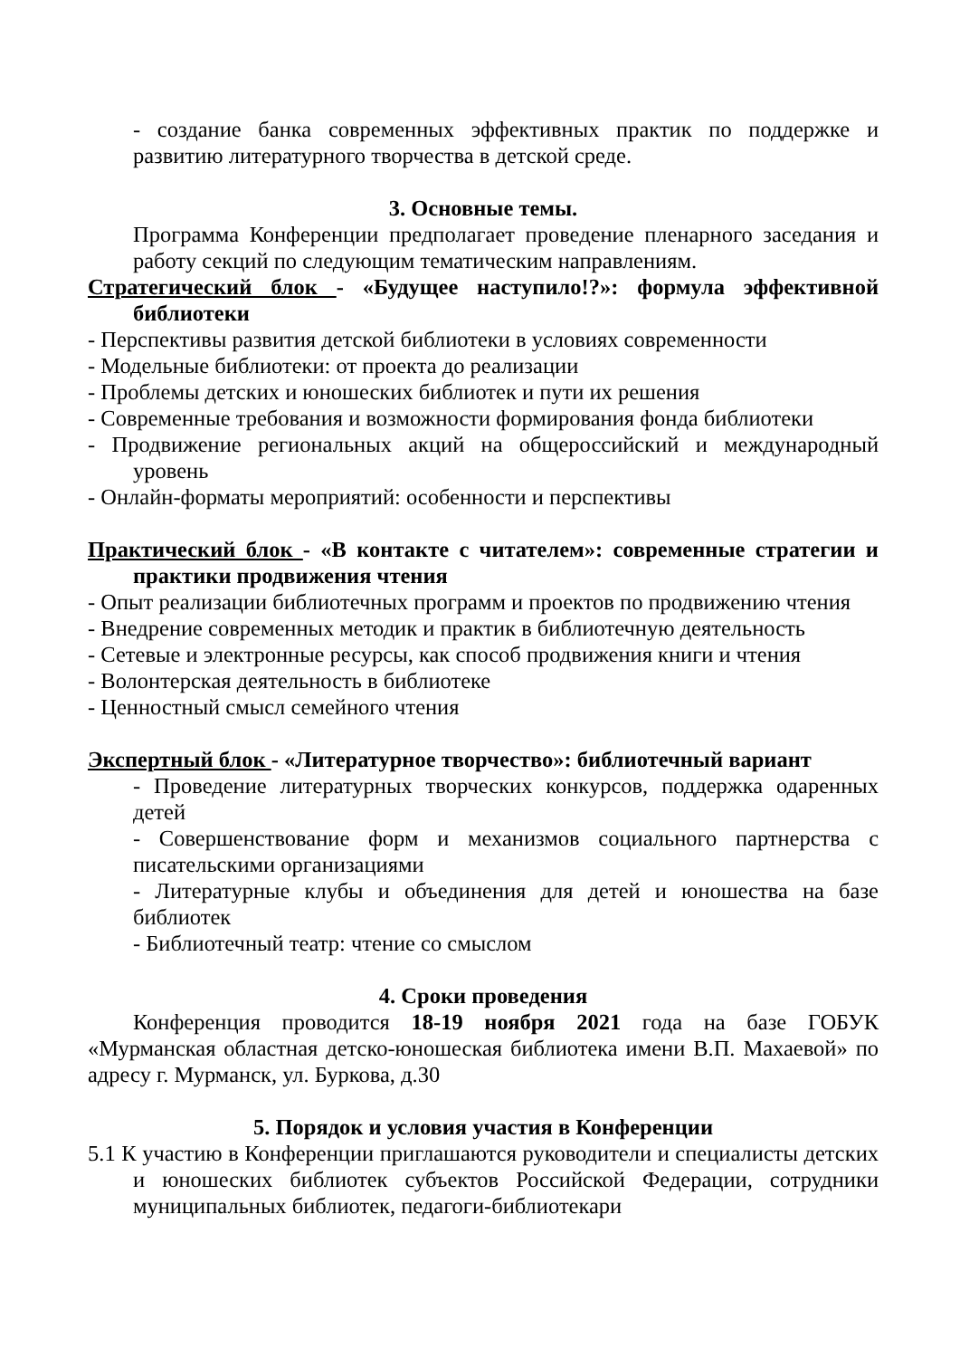- создание банка современных эффективных практик по поддержке и развитию литературного творчества в детской среде.
3. Основные темы.
Программа Конференции предполагает проведение пленарного заседания и работу секций по следующим тематическим направлениям.
Стратегический блок - «Будущее наступило!?»: формула эффективной библиотеки
- Перспективы развития детской библиотеки в условиях современности
- Модельные библиотеки: от проекта до реализации
- Проблемы детских и юношеских библиотек и пути их решения
- Современные требования и возможности формирования фонда библиотеки
- Продвижение региональных акций на общероссийский и международный уровень
- Онлайн-форматы мероприятий: особенности и перспективы
Практический блок - «В контакте с читателем»: современные стратегии и практики продвижения чтения
- Опыт реализации библиотечных программ и проектов по продвижению чтения
- Внедрение современных методик и практик в библиотечную деятельность
- Сетевые и электронные ресурсы, как способ продвижения книги и чтения
- Волонтерская деятельность в библиотеке
- Ценностный смысл семейного чтения
Экспертный блок - «Литературное творчество»: библиотечный вариант
- Проведение литературных творческих конкурсов, поддержка одаренных детей
- Совершенствование форм и механизмов социального партнерства с писательскими организациями
- Литературные клубы и объединения для детей и юношества на базе библиотек
- Библиотечный театр: чтение со смыслом
4. Сроки проведения
Конференция проводится 18-19 ноября 2021 года на базе ГОБУК «Мурманская областная детско-юношеская библиотека имени В.П. Махаевой» по адресу г. Мурманск, ул. Буркова, д.30
5. Порядок и условия участия в Конференции
5.1 К участию в Конференции приглашаются руководители и специалисты детских и юношеских библиотек субъектов Российской Федерации, сотрудники муниципальных библиотек, педагоги-библиотекари